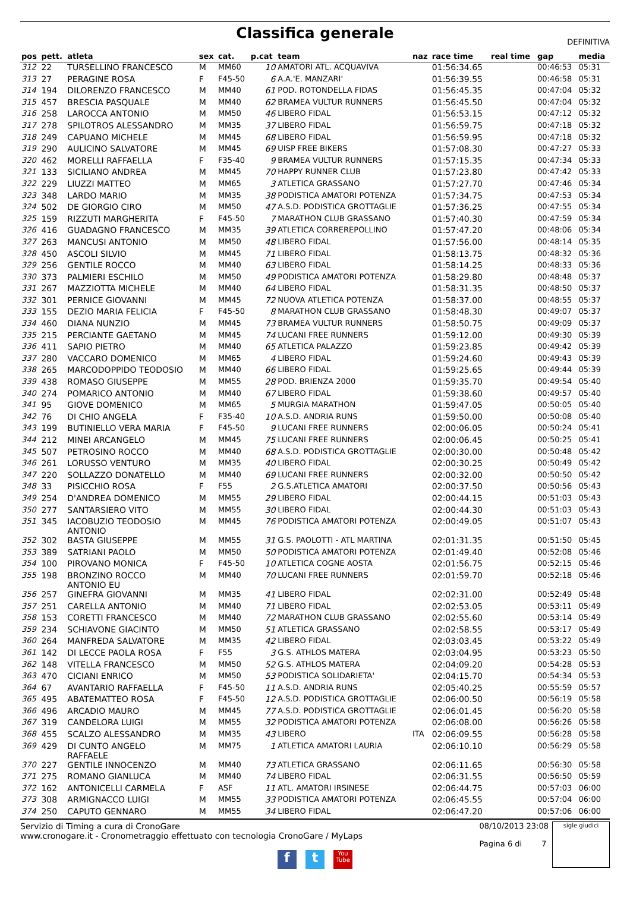Classifica generale
DEFINITIVA
| pos | pett. | atleta | sex | cat. | p.cat | team | naz | race time | real time | gap | media |
| --- | --- | --- | --- | --- | --- | --- | --- | --- | --- | --- | --- |
| 312 | 22 | TURSELLINO FRANCESCO | M | MM60 | 10 | AMATORI ATL. ACQUAVIVA | | 01:56:34.65 | | 00:46:53 | 05:31 |
| 313 | 27 | PERAGINE ROSA | F | F45-50 | 6 | A.A.'E. MANZARI' | | 01:56:39.55 | | 00:46:58 | 05:31 |
| 314 | 194 | DILORENZO FRANCESCO | M | MM40 | 61 | POD. ROTONDELLA FIDAS | | 01:56:45.35 | | 00:47:04 | 05:32 |
| 315 | 457 | BRESCIA PASQUALE | M | MM40 | 62 | BRAMEA VULTUR RUNNERS | | 01:56:45.50 | | 00:47:04 | 05:32 |
| 316 | 258 | LAROCCA ANTONIO | M | MM50 | 46 | LIBERO FIDAL | | 01:56:53.15 | | 00:47:12 | 05:32 |
| 317 | 278 | SPILOTROS ALESSANDRO | M | MM35 | 37 | LIBERO FIDAL | | 01:56:59.75 | | 00:47:18 | 05:32 |
| 318 | 249 | CAPUANO MICHELE | M | MM45 | 68 | LIBERO FIDAL | | 01:56:59.95 | | 00:47:18 | 05:32 |
| 319 | 290 | AULICINO SALVATORE | M | MM45 | 69 | UISP FREE BIKERS | | 01:57:08.30 | | 00:47:27 | 05:33 |
| 320 | 462 | MORELLI RAFFAELLA | F | F35-40 | 9 | BRAMEA VULTUR RUNNERS | | 01:57:15.35 | | 00:47:34 | 05:33 |
| 321 | 133 | SICILIANO ANDREA | M | MM45 | 70 | HAPPY RUNNER CLUB | | 01:57:23.80 | | 00:47:42 | 05:33 |
| 322 | 229 | LIUZZI MATTEO | M | MM65 | 3 | ATLETICA GRASSANO | | 01:57:27.70 | | 00:47:46 | 05:34 |
| 323 | 348 | LARDO MARIO | M | MM35 | 38 | PODISTICA AMATORI POTENZA | | 01:57:34.75 | | 00:47:53 | 05:34 |
| 324 | 502 | DE GIORGIO CIRO | M | MM50 | 47 | A.S.D. PODISTICA GROTTAGLIE | | 01:57:36.25 | | 00:47:55 | 05:34 |
| 325 | 159 | RIZZUTI MARGHERITA | F | F45-50 | 7 | MARATHON CLUB GRASSANO | | 01:57:40.30 | | 00:47:59 | 05:34 |
| 326 | 416 | GUADAGNO FRANCESCO | M | MM35 | 39 | ATLETICA CORREREPOLLINO | | 01:57:47.20 | | 00:48:06 | 05:34 |
| 327 | 263 | MANCUSI ANTONIO | M | MM50 | 48 | LIBERO FIDAL | | 01:57:56.00 | | 00:48:14 | 05:35 |
| 328 | 450 | ASCOLI SILVIO | M | MM45 | 71 | LIBERO FIDAL | | 01:58:13.75 | | 00:48:32 | 05:36 |
| 329 | 256 | GENTILE ROCCO | M | MM40 | 63 | LIBERO FIDAL | | 01:58:14.25 | | 00:48:33 | 05:36 |
| 330 | 373 | PALMIERI ESCHILO | M | MM50 | 49 | PODISTICA AMATORI POTENZA | | 01:58:29.80 | | 00:48:48 | 05:37 |
| 331 | 267 | MAZZIOTTA MICHELE | M | MM40 | 64 | LIBERO FIDAL | | 01:58:31.35 | | 00:48:50 | 05:37 |
| 332 | 301 | PERNICE GIOVANNI | M | MM45 | 72 | NUOVA ATLETICA POTENZA | | 01:58:37.00 | | 00:48:55 | 05:37 |
| 333 | 155 | DEZIO MARIA FELICIA | F | F45-50 | 8 | MARATHON CLUB GRASSANO | | 01:58:48.30 | | 00:49:07 | 05:37 |
| 334 | 460 | DIANA NUNZIO | M | MM45 | 73 | BRAMEA VULTUR RUNNERS | | 01:58:50.75 | | 00:49:09 | 05:37 |
| 335 | 215 | PERCIANTE GAETANO | M | MM45 | 74 | LUCANI FREE RUNNERS | | 01:59:12.00 | | 00:49:30 | 05:39 |
| 336 | 411 | SAPIO PIETRO | M | MM40 | 65 | ATLETICA PALAZZO | | 01:59:23.85 | | 00:49:42 | 05:39 |
| 337 | 280 | VACCARO DOMENICO | M | MM65 | 4 | LIBERO FIDAL | | 01:59:24.60 | | 00:49:43 | 05:39 |
| 338 | 265 | MARCODOPPIDO TEODOSIO | M | MM40 | 66 | LIBERO FIDAL | | 01:59:25.65 | | 00:49:44 | 05:39 |
| 339 | 438 | ROMASO GIUSEPPE | M | MM55 | 28 | POD. BRIENZA 2000 | | 01:59:35.70 | | 00:49:54 | 05:40 |
| 340 | 274 | POMARICO ANTONIO | M | MM40 | 67 | LIBERO FIDAL | | 01:59:38.60 | | 00:49:57 | 05:40 |
| 341 | 95 | GIOVE DOMENICO | M | MM65 | 5 | MURGIA MARATHON | | 01:59:47.05 | | 00:50:05 | 05:40 |
| 342 | 76 | DI CHIO ANGELA | F | F35-40 | 10 | A.S.D. ANDRIA RUNS | | 01:59:50.00 | | 00:50:08 | 05:40 |
| 343 | 199 | BUTINIELLO VERA MARIA | F | F45-50 | 9 | LUCANI FREE RUNNERS | | 02:00:06.05 | | 00:50:24 | 05:41 |
| 344 | 212 | MINEI ARCANGELO | M | MM45 | 75 | LUCANI FREE RUNNERS | | 02:00:06.45 | | 00:50:25 | 05:41 |
| 345 | 507 | PETROSINO ROCCO | M | MM40 | 68 | A.S.D. PODISTICA GROTTAGLIE | | 02:00:30.00 | | 00:50:48 | 05:42 |
| 346 | 261 | LORUSSO VENTURO | M | MM35 | 40 | LIBERO FIDAL | | 02:00:30.25 | | 00:50:49 | 05:42 |
| 347 | 220 | SOLLAZZO DONATELLO | M | MM40 | 69 | LUCANI FREE RUNNERS | | 02:00:32.00 | | 00:50:50 | 05:42 |
| 348 | 33 | PISICCHIO ROSA | F | F55 | 2 | G.S.ATLETICA AMATORI | | 02:00:37.50 | | 00:50:56 | 05:43 |
| 349 | 254 | D'ANDREA DOMENICO | M | MM55 | 29 | LIBERO FIDAL | | 02:00:44.15 | | 00:51:03 | 05:43 |
| 350 | 277 | SANTARSIERO VITO | M | MM55 | 30 | LIBERO FIDAL | | 02:00:44.30 | | 00:51:03 | 05:43 |
| 351 | 345 | IACOBUZIO TEODOSIO ANTONIO | M | MM45 | 76 | PODISTICA AMATORI POTENZA | | 02:00:49.05 | | 00:51:07 | 05:43 |
| 352 | 302 | BASTA GIUSEPPE | M | MM55 | 31 | G.S. PAOLOTTI - ATL MARTINA | | 02:01:31.35 | | 00:51:50 | 05:45 |
| 353 | 389 | SATRIANI PAOLO | M | MM50 | 50 | PODISTICA AMATORI POTENZA | | 02:01:49.40 | | 00:52:08 | 05:46 |
| 354 | 100 | PIROVANO MONICA | F | F45-50 | 10 | ATLETICA COGNE AOSTA | | 02:01:56.75 | | 00:52:15 | 05:46 |
| 355 | 198 | BRONZINO ROCCO ANTONIO EU | M | MM40 | 70 | LUCANI FREE RUNNERS | | 02:01:59.70 | | 00:52:18 | 05:46 |
| 356 | 257 | GINEFRA GIOVANNI | M | MM35 | 41 | LIBERO FIDAL | | 02:02:31.00 | | 00:52:49 | 05:48 |
| 357 | 251 | CARELLA ANTONIO | M | MM40 | 71 | LIBERO FIDAL | | 02:02:53.05 | | 00:53:11 | 05:49 |
| 358 | 153 | CORETTI FRANCESCO | M | MM40 | 72 | MARATHON CLUB GRASSANO | | 02:02:55.60 | | 00:53:14 | 05:49 |
| 359 | 234 | SCHIAVONE GIACINTO | M | MM50 | 51 | ATLETICA GRASSANO | | 02:02:58.55 | | 00:53:17 | 05:49 |
| 360 | 264 | MANFREDA SALVATORE | M | MM35 | 42 | LIBERO FIDAL | | 02:03:03.45 | | 00:53:22 | 05:49 |
| 361 | 142 | DI LECCE PAOLA ROSA | F | F55 | 3 | G.S. ATHLOS MATERA | | 02:03:04.95 | | 00:53:23 | 05:50 |
| 362 | 148 | VITELLA FRANCESCO | M | MM50 | 52 | G.S. ATHLOS MATERA | | 02:04:09.20 | | 00:54:28 | 05:53 |
| 363 | 470 | CICIANI ENRICO | M | MM50 | 53 | PODISTICA SOLIDARIETA' | | 02:04:15.70 | | 00:54:34 | 05:53 |
| 364 | 67 | AVANTARIO RAFFAELLA | F | F45-50 | 11 | A.S.D. ANDRIA RUNS | | 02:05:40.25 | | 00:55:59 | 05:57 |
| 365 | 495 | ABATEMATTEO ROSA | F | F45-50 | 12 | A.S.D. PODISTICA GROTTAGLIE | | 02:06:00.50 | | 00:56:19 | 05:58 |
| 366 | 496 | ARCADIO MAURO | M | MM45 | 77 | A.S.D. PODISTICA GROTTAGLIE | | 02:06:01.45 | | 00:56:20 | 05:58 |
| 367 | 319 | CANDELORA LUIGI | M | MM55 | 32 | PODISTICA AMATORI POTENZA | | 02:06:08.00 | | 00:56:26 | 05:58 |
| 368 | 455 | SCALZO ALESSANDRO | M | MM35 | 43 | LIBERO | ITA | 02:06:09.55 | | 00:56:28 | 05:58 |
| 369 | 429 | DI CUNTO ANGELO RAFFAELE | M | MM75 | 1 | ATLETICA AMATORI LAURIA | | 02:06:10.10 | | 00:56:29 | 05:58 |
| 370 | 227 | GENTILE INNOCENZO | M | MM40 | 73 | ATLETICA GRASSANO | | 02:06:11.65 | | 00:56:30 | 05:58 |
| 371 | 275 | ROMANO GIANLUCA | M | MM40 | 74 | LIBERO FIDAL | | 02:06:31.55 | | 00:56:50 | 05:59 |
| 372 | 162 | ANTONICELLI CARMELA | F | ASF | 11 | ATL. AMATORI IRSINESE | | 02:06:44.75 | | 00:57:03 | 06:00 |
| 373 | 308 | ARMIGNACCO LUIGI | M | MM55 | 33 | PODISTICA AMATORI POTENZA | | 02:06:45.55 | | 00:57:04 | 06:00 |
| 374 | 250 | CAPUTO GENNARO | M | MM55 | 34 | LIBERO FIDAL | | 02:06:47.20 | | 00:57:06 | 06:00 |
Servizio di Timing a cura di CronoGare
www.cronogare.it - Cronometraggio effettuato con tecnologia CronoGare / MyLaps
08/10/2013 23:08
Pagina 6 di 7
sigle giudici
f t You Tube